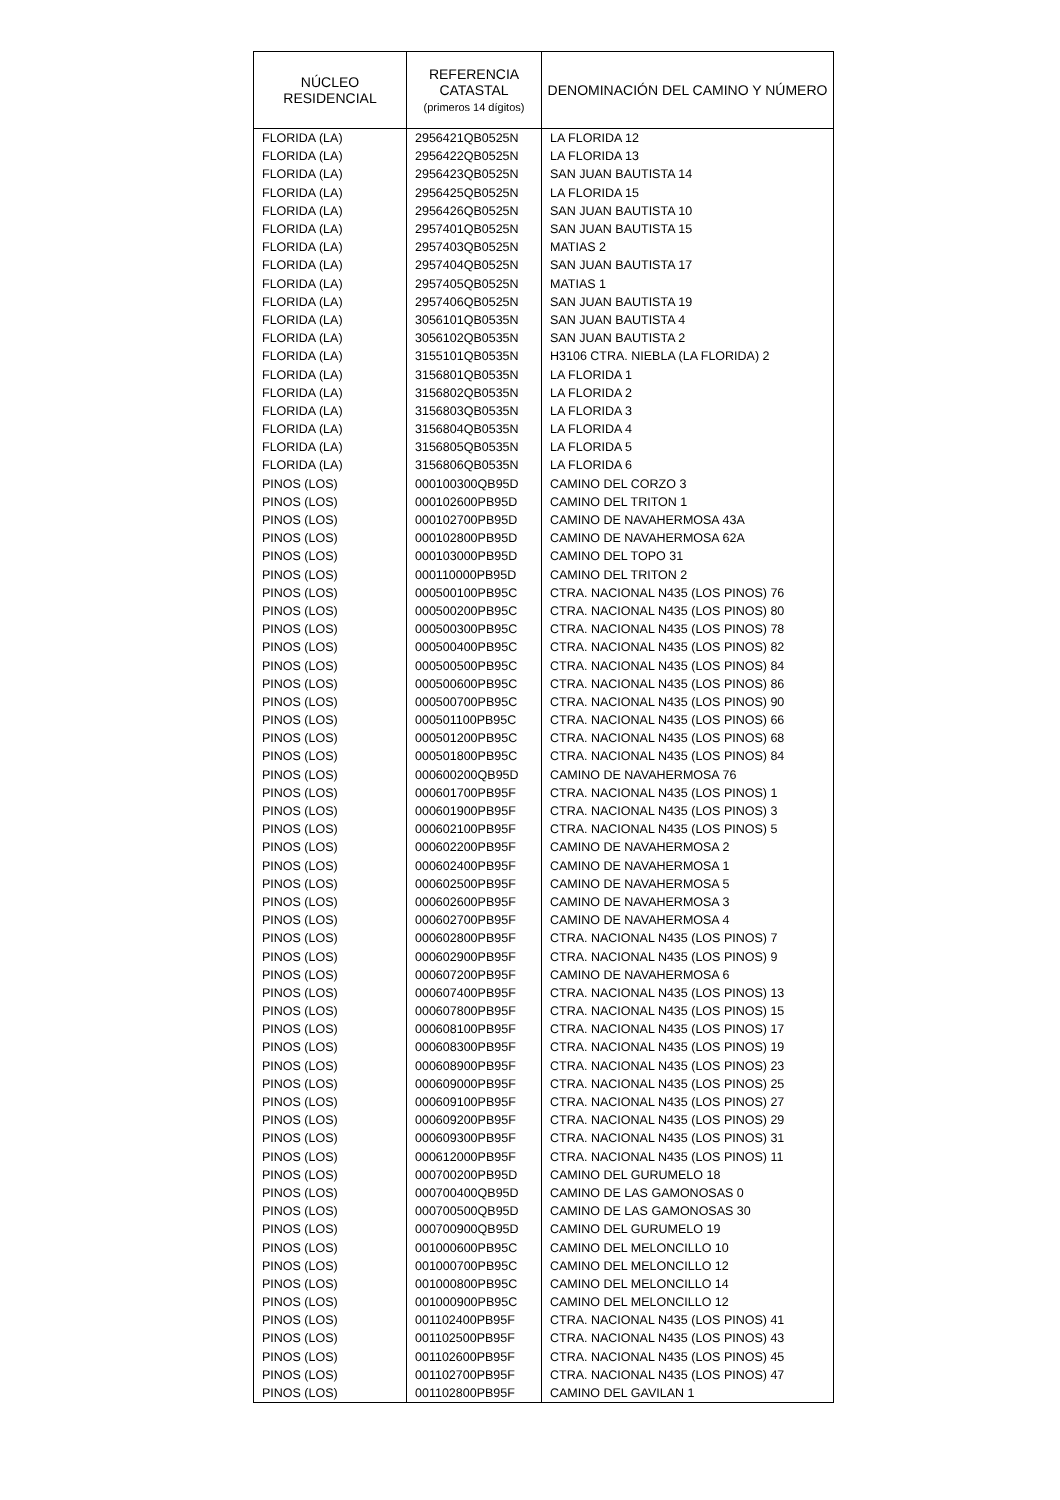| NÚCLEO RESIDENCIAL | REFERENCIA CATASTAL (primeros 14 dígitos) | DENOMINACIÓN DEL CAMINO Y NÚMERO |
| --- | --- | --- |
| FLORIDA (LA) | 2956421QB0525N | LA FLORIDA 12 |
| FLORIDA (LA) | 2956422QB0525N | LA FLORIDA 13 |
| FLORIDA (LA) | 2956423QB0525N | SAN JUAN BAUTISTA 14 |
| FLORIDA (LA) | 2956425QB0525N | LA FLORIDA 15 |
| FLORIDA (LA) | 2956426QB0525N | SAN JUAN BAUTISTA 10 |
| FLORIDA (LA) | 2957401QB0525N | SAN JUAN BAUTISTA 15 |
| FLORIDA (LA) | 2957403QB0525N | MATIAS 2 |
| FLORIDA (LA) | 2957404QB0525N | SAN JUAN BAUTISTA 17 |
| FLORIDA (LA) | 2957405QB0525N | MATIAS 1 |
| FLORIDA (LA) | 2957406QB0525N | SAN JUAN BAUTISTA 19 |
| FLORIDA (LA) | 3056101QB0535N | SAN JUAN BAUTISTA 4 |
| FLORIDA (LA) | 3056102QB0535N | SAN JUAN BAUTISTA 2 |
| FLORIDA (LA) | 3155101QB0535N | H3106 CTRA. NIEBLA (LA FLORIDA) 2 |
| FLORIDA (LA) | 3156801QB0535N | LA FLORIDA 1 |
| FLORIDA (LA) | 3156802QB0535N | LA FLORIDA 2 |
| FLORIDA (LA) | 3156803QB0535N | LA FLORIDA 3 |
| FLORIDA (LA) | 3156804QB0535N | LA FLORIDA 4 |
| FLORIDA (LA) | 3156805QB0535N | LA FLORIDA 5 |
| FLORIDA (LA) | 3156806QB0535N | LA FLORIDA 6 |
| PINOS (LOS) | 000100300QB95D | CAMINO DEL CORZO 3 |
| PINOS (LOS) | 000102600PB95D | CAMINO DEL TRITON 1 |
| PINOS (LOS) | 000102700PB95D | CAMINO DE NAVAHERMOSA 43A |
| PINOS (LOS) | 000102800PB95D | CAMINO DE NAVAHERMOSA 62A |
| PINOS (LOS) | 000103000PB95D | CAMINO DEL TOPO 31 |
| PINOS (LOS) | 000110000PB95D | CAMINO DEL TRITON 2 |
| PINOS (LOS) | 000500100PB95C | CTRA. NACIONAL N435 (LOS PINOS) 76 |
| PINOS (LOS) | 000500200PB95C | CTRA. NACIONAL N435 (LOS PINOS) 80 |
| PINOS (LOS) | 000500300PB95C | CTRA. NACIONAL N435 (LOS PINOS) 78 |
| PINOS (LOS) | 000500400PB95C | CTRA. NACIONAL N435 (LOS PINOS) 82 |
| PINOS (LOS) | 000500500PB95C | CTRA. NACIONAL N435 (LOS PINOS) 84 |
| PINOS (LOS) | 000500600PB95C | CTRA. NACIONAL N435 (LOS PINOS) 86 |
| PINOS (LOS) | 000500700PB95C | CTRA. NACIONAL N435 (LOS PINOS) 90 |
| PINOS (LOS) | 000501100PB95C | CTRA. NACIONAL N435 (LOS PINOS) 66 |
| PINOS (LOS) | 000501200PB95C | CTRA. NACIONAL N435 (LOS PINOS) 68 |
| PINOS (LOS) | 000501800PB95C | CTRA. NACIONAL N435 (LOS PINOS) 84 |
| PINOS (LOS) | 000600200QB95D | CAMINO DE NAVAHERMOSA 76 |
| PINOS (LOS) | 000601700PB95F | CTRA. NACIONAL N435 (LOS PINOS) 1 |
| PINOS (LOS) | 000601900PB95F | CTRA. NACIONAL N435 (LOS PINOS) 3 |
| PINOS (LOS) | 000602100PB95F | CTRA. NACIONAL N435 (LOS PINOS) 5 |
| PINOS (LOS) | 000602200PB95F | CAMINO DE NAVAHERMOSA 2 |
| PINOS (LOS) | 000602400PB95F | CAMINO DE NAVAHERMOSA 1 |
| PINOS (LOS) | 000602500PB95F | CAMINO DE NAVAHERMOSA 5 |
| PINOS (LOS) | 000602600PB95F | CAMINO DE NAVAHERMOSA 3 |
| PINOS (LOS) | 000602700PB95F | CAMINO DE NAVAHERMOSA 4 |
| PINOS (LOS) | 000602800PB95F | CTRA. NACIONAL N435 (LOS PINOS) 7 |
| PINOS (LOS) | 000602900PB95F | CTRA. NACIONAL N435 (LOS PINOS) 9 |
| PINOS (LOS) | 000607200PB95F | CAMINO DE NAVAHERMOSA 6 |
| PINOS (LOS) | 000607400PB95F | CTRA. NACIONAL N435 (LOS PINOS) 13 |
| PINOS (LOS) | 000607800PB95F | CTRA. NACIONAL N435 (LOS PINOS) 15 |
| PINOS (LOS) | 000608100PB95F | CTRA. NACIONAL N435 (LOS PINOS) 17 |
| PINOS (LOS) | 000608300PB95F | CTRA. NACIONAL N435 (LOS PINOS) 19 |
| PINOS (LOS) | 000608900PB95F | CTRA. NACIONAL N435 (LOS PINOS) 23 |
| PINOS (LOS) | 000609000PB95F | CTRA. NACIONAL N435 (LOS PINOS) 25 |
| PINOS (LOS) | 000609100PB95F | CTRA. NACIONAL N435 (LOS PINOS) 27 |
| PINOS (LOS) | 000609200PB95F | CTRA. NACIONAL N435 (LOS PINOS) 29 |
| PINOS (LOS) | 000609300PB95F | CTRA. NACIONAL N435 (LOS PINOS) 31 |
| PINOS (LOS) | 000612000PB95F | CTRA. NACIONAL N435 (LOS PINOS) 11 |
| PINOS (LOS) | 000700200PB95D | CAMINO DEL GURUMELO 18 |
| PINOS (LOS) | 000700400QB95D | CAMINO DE LAS GAMONOSAS 0 |
| PINOS (LOS) | 000700500QB95D | CAMINO DE LAS GAMONOSAS 30 |
| PINOS (LOS) | 000700900QB95D | CAMINO DEL GURUMELO 19 |
| PINOS (LOS) | 001000600PB95C | CAMINO DEL MELONCILLO 10 |
| PINOS (LOS) | 001000700PB95C | CAMINO DEL MELONCILLO 12 |
| PINOS (LOS) | 001000800PB95C | CAMINO DEL MELONCILLO 14 |
| PINOS (LOS) | 001000900PB95C | CAMINO DEL MELONCILLO 12 |
| PINOS (LOS) | 001102400PB95F | CTRA. NACIONAL N435 (LOS PINOS) 41 |
| PINOS (LOS) | 001102500PB95F | CTRA. NACIONAL N435 (LOS PINOS) 43 |
| PINOS (LOS) | 001102600PB95F | CTRA. NACIONAL N435 (LOS PINOS) 45 |
| PINOS (LOS) | 001102700PB95F | CTRA. NACIONAL N435 (LOS PINOS) 47 |
| PINOS (LOS) | 001102800PB95F | CAMINO DEL GAVILAN 1 |